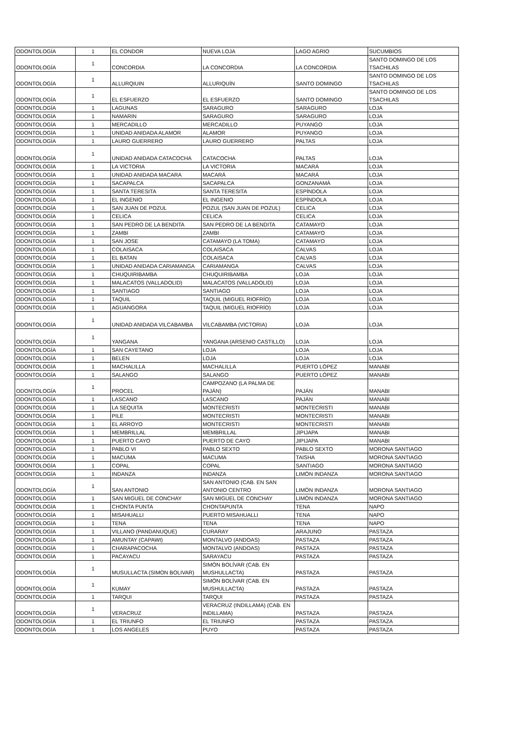| ODONTOLOGÍA | 1 | EL CONDOR | NUEVA LOJA | LAGO AGRIO | SUCUMBIOS |
| ODONTOLOGÍA | 1 | CONCORDIA | LA CONCORDIA | LA CONCORDIA | SANTO DOMINGO DE LOS TSACHILAS |
| ODONTOLOGÍA | 1 | ALLURQIUIN | ALLURIQUÍN | SANTO DOMINGO | SANTO DOMINGO DE LOS TSACHILAS |
| ODONTOLOGÍA | 1 | EL ESFUERZO | EL ESFUERZO | SANTO DOMINGO | SANTO DOMINGO DE LOS TSACHILAS |
| ODONTOLOGÍA | 1 | LAGUNAS | SARAGURO | SARAGURO | LOJA |
| ODONTOLOGÍA | 1 | NAMARIN | SARAGURO | SARAGURO | LOJA |
| ODONTOLOGÍA | 1 | MERCADILLO | MERCADILLO | PUYANGO | LOJA |
| ODONTOLOGÍA | 1 | UNIDAD ANIDADA ALAMOR | ALAMOR | PUYANGO | LOJA |
| ODONTOLOGÍA | 1 | LAURO GUERRERO | LAURO GUERRERO | PALTAS | LOJA |
| ODONTOLOGÍA | 1 | UNIDAD ANIDADA CATACOCHA | CATACOCHA | PALTAS | LOJA |
| ODONTOLOGÍA | 1 | LA VICTORIA | LA VICTORIA | MACARÁ | LOJA |
| ODONTOLOGÍA | 1 | UNIDAD ANIDADA MACARA | MACARÁ | MACARÁ | LOJA |
| ODONTOLOGÍA | 1 | SACAPALCA | SACAPALCA | GONZANAMÁ | LOJA |
| ODONTOLOGÍA | 1 | SANTA TERESITA | SANTA TERESITA | ESPÍNDOLA | LOJA |
| ODONTOLOGÍA | 1 | EL INGENIO | EL INGENIO | ESPÍNDOLA | LOJA |
| ODONTOLOGÍA | 1 | SAN JUAN DE POZUL | POZUL (SAN JUAN DE POZUL) | CELICA | LOJA |
| ODONTOLOGÍA | 1 | CELICA | CELICA | CELICA | LOJA |
| ODONTOLOGÍA | 1 | SAN PEDRO DE LA BENDITA | SAN PEDRO DE LA BENDITA | CATAMAYO | LOJA |
| ODONTOLOGÍA | 1 | ZAMBI | ZAMBI | CATAMAYO | LOJA |
| ODONTOLOGÍA | 1 | SAN JOSE | CATAMAYO (LA TOMA) | CATAMAYO | LOJA |
| ODONTOLOGÍA | 1 | COLAISACA | COLAISACA | CALVAS | LOJA |
| ODONTOLOGÍA | 1 | EL BATAN | COLAISACA | CALVAS | LOJA |
| ODONTOLOGÍA | 1 | UNIDAD ANIDADA CARIAMANGA | CARIAMANGA | CALVAS | LOJA |
| ODONTOLOGÍA | 1 | CHUQUIRIBAMBA | CHUQUIRIBAMBA | LOJA | LOJA |
| ODONTOLOGÍA | 1 | MALACATOS (VALLADOLID) | MALACATOS (VALLADOLID) | LOJA | LOJA |
| ODONTOLOGÍA | 1 | SANTIAGO | SANTIAGO | LOJA | LOJA |
| ODONTOLOGÍA | 1 | TAQUIL | TAQUIL (MIGUEL RIOFRÍO) | LOJA | LOJA |
| ODONTOLOGÍA | 1 | AGUANGORA | TAQUIL (MIGUEL RIOFRÍO) | LOJA | LOJA |
| ODONTOLOGÍA | 1 | UNIDAD ANIDADA VILCABAMBA | VILCABAMBA (VICTORIA) | LOJA | LOJA |
| ODONTOLOGÍA | 1 | YANGANA | YANGANA (ARSENIO CASTILLO) | LOJA | LOJA |
| ODONTOLOGÍA | 1 | SAN CAYETANO | LOJA | LOJA | LOJA |
| ODONTOLOGÍA | 1 | BELEN | LOJA | LOJA | LOJA |
| ODONTOLOGÍA | 1 | MACHALILLA | MACHALILLA | PUERTO LÓPEZ | MANABI |
| ODONTOLOGÍA | 1 | SALANGO | SALANGO | PUERTO LÓPEZ | MANABI |
| ODONTOLOGÍA | 1 | PROCEL | CAMPOZANO (LA PALMA DE PAJÁN) | PAJÁN | MANABI |
| ODONTOLOGÍA | 1 | LASCANO | LASCANO | PAJÁN | MANABI |
| ODONTOLOGÍA | 1 | LA SEQUITA | MONTECRISTI | MONTECRISTI | MANABI |
| ODONTOLOGÍA | 1 | PILE | MONTECRISTI | MONTECRISTI | MANABI |
| ODONTOLOGÍA | 1 | EL ARROYO | MONTECRISTI | MONTECRISTI | MANABI |
| ODONTOLOGÍA | 1 | MEMBRILLAL | MEMBRILLAL | JIPIJAPA | MANABI |
| ODONTOLOGÍA | 1 | PUERTO CAYO | PUERTO DE CAYO | JIPIJAPA | MANABI |
| ODONTOLOGÍA | 1 | PABLO VI | PABLO SEXTO | PABLO SEXTO | MORONA SANTIAGO |
| ODONTOLOGÍA | 1 | MACUMA | MACUMA | TAISHA | MORONA SANTIAGO |
| ODONTOLOGÍA | 1 | COPAL | COPAL | SANTIAGO | MORONA SANTIAGO |
| ODONTOLOGÍA | 1 | INDANZA | INDANZA | LIMÓN INDANZA | MORONA SANTIAGO |
| ODONTOLOGÍA | 1 | SAN ANTONIO | SAN ANTONIO (CAB. EN SAN ANTONIO CENTRO | LIMÓN INDANZA | MORONA SANTIAGO |
| ODONTOLOGÍA | 1 | SAN MIGUEL DE CONCHAY | SAN MIGUEL DE CONCHAY | LIMÓN INDANZA | MORONA SANTIAGO |
| ODONTOLOGÍA | 1 | CHONTA PUNTA | CHONTAPUNTA | TENA | NAPO |
| ODONTOLOGÍA | 1 | MISAHUALLI | PUERTO MISAHUALLI | TENA | NAPO |
| ODONTOLOGÍA | 1 | TENA | TENA | TENA | NAPO |
| ODONTOLOGÍA | 1 | VILLANO (PANDANUQUE) | CURARAY | ARAJUNO | PASTAZA |
| ODONTOLOGÍA | 1 | AMUNTAY (CAPAWI) | MONTALVO (ANDOAS) | PASTAZA | PASTAZA |
| ODONTOLOGÍA | 1 | CHARAPACOCHA | MONTALVO (ANDOAS) | PASTAZA | PASTAZA |
| ODONTOLOGÍA | 1 | PACAYACU | SARAYACU | PASTAZA | PASTAZA |
| ODONTOLOGÍA | 1 | MUSULLACTA (SIMON BOLIVAR) | SIMÓN BOLÍVAR (CAB. EN MUSHULLACTA) | PASTAZA | PASTAZA |
| ODONTOLOGÍA | 1 | KUMAY | SIMÓN BOLÍVAR (CAB. EN MUSHULLACTA) | PASTAZA | PASTAZA |
| ODONTOLOGÍA | 1 | TARQUI | TARQUI | PASTAZA | PASTAZA |
| ODONTOLOGÍA | 1 | VERACRUZ | VERACRUZ (INDILLAMA) (CAB. EN INDILLAMA) | PASTAZA | PASTAZA |
| ODONTOLOGÍA | 1 | EL TRIUNFO | EL TRIUNFO | PASTAZA | PASTAZA |
| ODONTOLOGÍA | 1 | LOS ANGELES | PUYO | PASTAZA | PASTAZA |